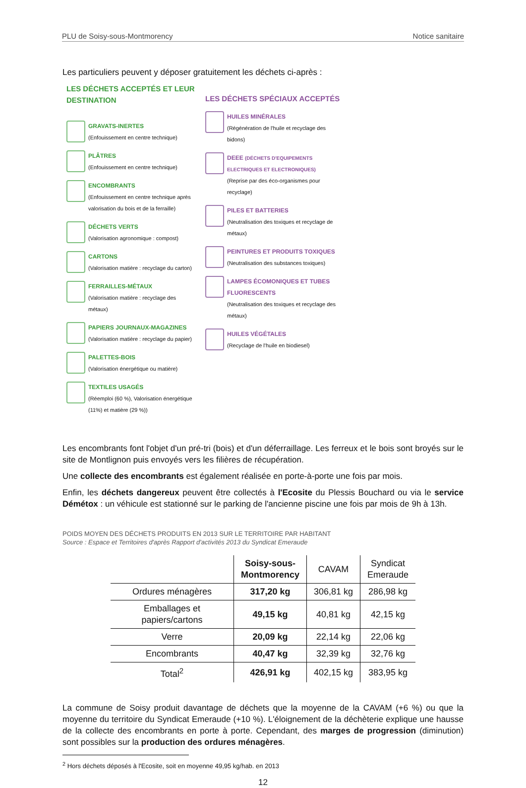PLU de Soisy-sous-Montmorency Notice sanitaire
Les particuliers peuvent y déposer gratuitement les déchets ci-après :
LES DÉCHETS ACCEPTÉS ET LEUR DESTINATION
GRAVATS-INERTES
(Enfouissement en centre technique)
PLÂTRES
(Enfouissement en centre technique)
ENCOMBRANTS
(Enfouissement en centre technique après valorisation du bois et de la ferraille)
DÉCHETS VERTS
(Valorisation agronomique : compost)
CARTONS
(Valorisation matière : recyclage du carton)
FERRAILLES-MÉTAUX
(Valorisation matière : recyclage des métaux)
PAPIERS JOURNAUX-MAGAZINES
(Valorisation matière : recyclage du papier)
PALETTES-BOIS
(Valorisation énergétique ou matière)
TEXTILES USAGÉS
(Réemploi (60 %), Valorisation énergétique (11%) et matière (29 %))
LES DÉCHETS SPÉCIAUX ACCEPTÉS
HUILES MINÉRALES
(Régénération de l'huile et recyclage des bidons)
DEEE (DÉCHETS D'EQUIPEMENTS ELECTRIQUES ET ELECTRONIQUES)
(Reprise par des éco-organismes pour recyclage)
PILES ET BATTERIES
(Neutralisation des toxiques et recyclage de métaux)
PEINTURES ET PRODUITS TOXIQUES
(Neutralisation des substances toxiques)
LAMPES ÉCOMONIQUES ET TUBES FLUORESCENTS
(Neutralisation des toxiques et recyclage des métaux)
HUILES VÉGÉTALES
(Recyclage de l'huile en biodiesel)
Les encombrants font l'objet d'un pré-tri (bois) et d'un déferraillage. Les ferreux et le bois sont broyés sur le site de Montlignon puis envoyés vers les filières de récupération.
Une collecte des encombrants est également réalisée en porte-à-porte une fois par mois.
Enfin, les déchets dangereux peuvent être collectés à l'Ecosite du Plessis Bouchard ou via le service Démétox : un véhicule est stationné sur le parking de l'ancienne piscine une fois par mois de 9h à 13h.
POIDS MOYEN DES DÉCHETS PRODUITS EN 2013 SUR LE TERRITOIRE PAR HABITANT
Source : Espace et Territoires d'après Rapport d'activités 2013 du Syndicat Emeraude
| | Soisy-sous- Montmorency | CAVAM | Syndicat Emeraude |
| --- | --- | --- | --- |
| Ordures ménagères | 317,20 kg | 306,81 kg | 286,98 kg |
| Emballages et papiers/cartons | 49,15 kg | 40,81 kg | 42,15 kg |
| Verre | 20,09 kg | 22,14 kg | 22,06 kg |
| Encombrants | 40,47 kg | 32,39 kg | 32,76 kg |
| Total<sup>2</sup> | 426,91 kg | 402,15 kg | 383,95 kg |
La commune de Soisy produit davantage de déchets que la moyenne de la CAVAM (+6 %) ou que la moyenne du territoire du Syndicat Emeraude (+10 %). L'éloignement de la déchèterie explique une hausse de la collecte des encombrants en porte à porte. Cependant, des marges de progression (diminution) sont possibles sur la production des ordures ménagères.
<sup>2</sup> Hors déchets déposés à l'Ecosite, soit en moyenne 49,95 kg/hab. en 2013
12